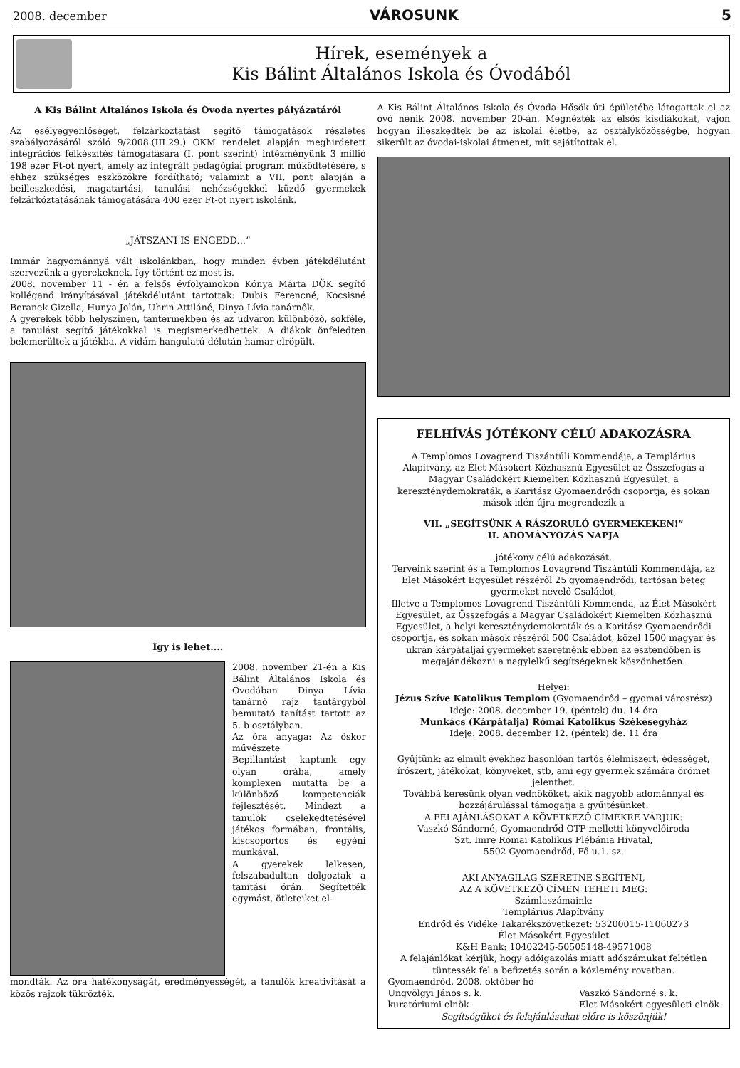2008. december VÁROSUNK 5
Hírek, események a
Kis Bálint Általános Iskola és Óvodából
A Kis Bálint Általános Iskola és Óvoda nyertes pályázatáról
Az esélyegyenlőséget, felzárkóztatást segítő támogatások részletes szabályozásáról szóló 9/2008.(III.29.) OKM rendelet alapján meghirdetett integrációs felkészítés támogatására (I. pont szerint) intézményünk 3 millió 198 ezer Ft-ot nyert, amely az integrált pedagógiai program működtetésére, s ehhez szükséges eszközökre fordítható; valamint a VII. pont alapján a beilleszkedési, magatartási, tanulási nehézségekkel küzdő gyermekek felzárkóztatásának támogatására 400 ezer Ft-ot nyert iskolánk.
„JÁTSZANI IS ENGEDD...”
Immár hagyománnyá vált iskolánkban, hogy minden évben játékdélutánt szervezünk a gyerekeknek. Így történt ez most is.
2008. november 11 - én a felsős évfolyamokon Kónya Márta DÖK segítő kolléganő irányításával játékdélutánt tartottak: Dubis Ferencné, Kocsisné Beranek Gizella, Hunya Jolán, Uhrin Attiláné, Dinya Lívia tanárnők.
A gyerekek több helyszínen, tantermekben és az udvaron különböző, sokféle, a tanulást segítő játékokkal is megismerkedhettek. A diákok önfeledten belemerültek a játékba. A vidám hangulatú délután hamar elröpült.
Így is lehet....
2008. november 21-én a Kis Bálint Általános Iskola és Óvodában Dinya Lívia tanárnő rajz tantárgyból bemutató tanítást tartott az 5. b osztályban.
Az óra anyaga: Az őskor művészete
Bepillantást kaptunk egy olyan órába, amely komplexen mutatta be a különböző kompetenciák fejlesztését. Mindezt a tanulók cselekedtetésével játékos formában, frontális, kiscsoportos és egyéni munkával.
A gyerekek lelkesen, felszabadultan dolgoztak a tanítási órán. Segítették egymást, ötleteiket el-
mondták. Az óra hatékonyságát, eredményességét, a tanulók kreativitását a közös rajzok tükrözték.
A Kis Bálint Általános Iskola és Óvoda Hősök úti épületébe látogattak el az óvó nénik 2008. november 20-án. Megnézték az elsős kisdiákokat, vajon hogyan illeszkedtek be az iskolai életbe, az osztályközösségbe, hogyan sikerült az óvodai-iskolai átmenet, mit sajátítottak el.
FELHÍVÁS JÓTÉKONY CÉLÚ ADAKOZÁSRA
A Templomos Lovagrend Tiszántúli Kommendája, a Templárius Alapítvány, az Élet Másokért Közhasznú Egyesület az Összefogás a Magyar Családokért Kiemelten Közhasznú Egyesület, a kereszténydemokraták, a Karitász Gyomaendrődi csoportja, és sokan mások idén újra megrendezik a
VII. „SEGÍTSÜNK A RÁSZORULÓ GYERMEKEKEN!”
II. ADOMÁNYOZÁS NAPJA
jótékony célú adakozását.
Terveink szerint és a Templomos Lovagrend Tiszántúli Kommendája, az Élet Másokért Egyesület részéről 25 gyomaendrődi, tartósan beteg gyermeket nevelő Családot,
Illetve a Templomos Lovagrend Tiszántúli Kommenda, az Élet Másokért Egyesület, az Összefogás a Magyar Családokért Kiemelten Közhasznú Egyesület, a helyi kereszténydemokraták és a Karitász Gyomaendrődi csoportja, és sokan mások részéről 500 Családot, közel 1500 magyar és ukrán kárpátaljai gyermeket szeretnénk ebben az esztendőben is megajándékozni a nagylelkű segítségeknek köszönhetően.
Helyei:
Jézus Szíve Katolikus Templom (Gyomaendrőd – gyomai városrész)
Ideje: 2008. december 19. (péntek) du. 14 óra
Munkács (Kárpátalja) Római Katolikus Székesegyház
Ideje: 2008. december 12. (péntek) de. 11 óra
Gyűjtünk: az elmúlt évekhez hasonlóan tartós élelmiszert, édességet, írószert, játékokat, könyveket, stb, ami egy gyermek számára örömet jelenthet.
Továbbá keresünk olyan védnököket, akik nagyobb adománnyal és hozzájárulással támogatja a gyűjtésünket.
A FELAJÁNLÁSOKAT A KÖVETKEZŐ CÍMEKRE VÁRJUK:
Vaszkó Sándorné, Gyomaendrőd OTP melletti könyvelőiroda
Szt. Imre Római Katolikus Plébánia Hivatal,
5502 Gyomaendrőd, Fő u.1. sz.
AKI ANYAGILAG SZERETNE SEGÍTENI,
AZ A KÖVETKEZŐ CÍMEN TEHETI MEG:
Számlaszámaink:
Templárius Alapítvány
Endrőd és Vidéke Takarékszövetkezet: 53200015-11060273
Élet Másokért Egyesület
K&H Bank: 10402245-50505148-49571008
A felajánlókat kérjük, hogy adóigazolás miatt adószámukat feltétlen tüntessék fel a befizetés során a közlemény rovatban.
Gyomaendrőd, 2008. október hó
Ungvölgyi János s. k.
kuratóriumi elnök Vaszkó Sándorné s. k.
Élet Másokért egyesületi elnök
Segítségüket és felajánlásukat előre is köszönjük!